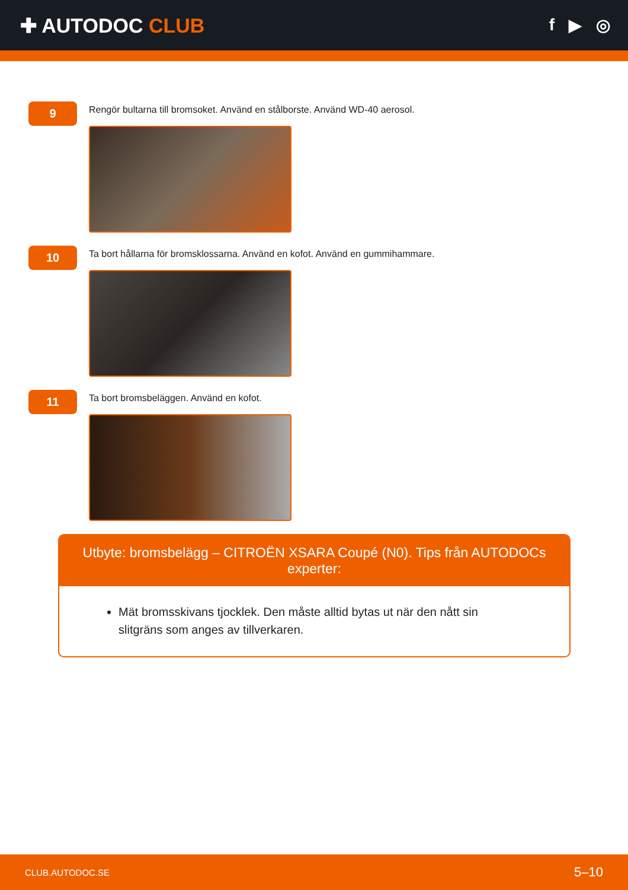✚ AUTODOC CLUB
f ▶ ◎
9
Rengör bultarna till bromsoket. Använd en stålborste. Använd WD-40 aerosol.
10
Ta bort hållarna för bromsklossarna. Använd en kofot. Använd en gummihammare.
11
Ta bort bromsbeläggen. Använd en kofot.
Utbyte: bromsbelägg – CITROËN XSARA Coupé (N0). Tips från AUTODOCs experter:
Mät bromsskivans tjocklek. Den måste alltid bytas ut när den nått sin slitgräns som anges av tillverkaren.
CLUB.AUTODOC.SE 5–10